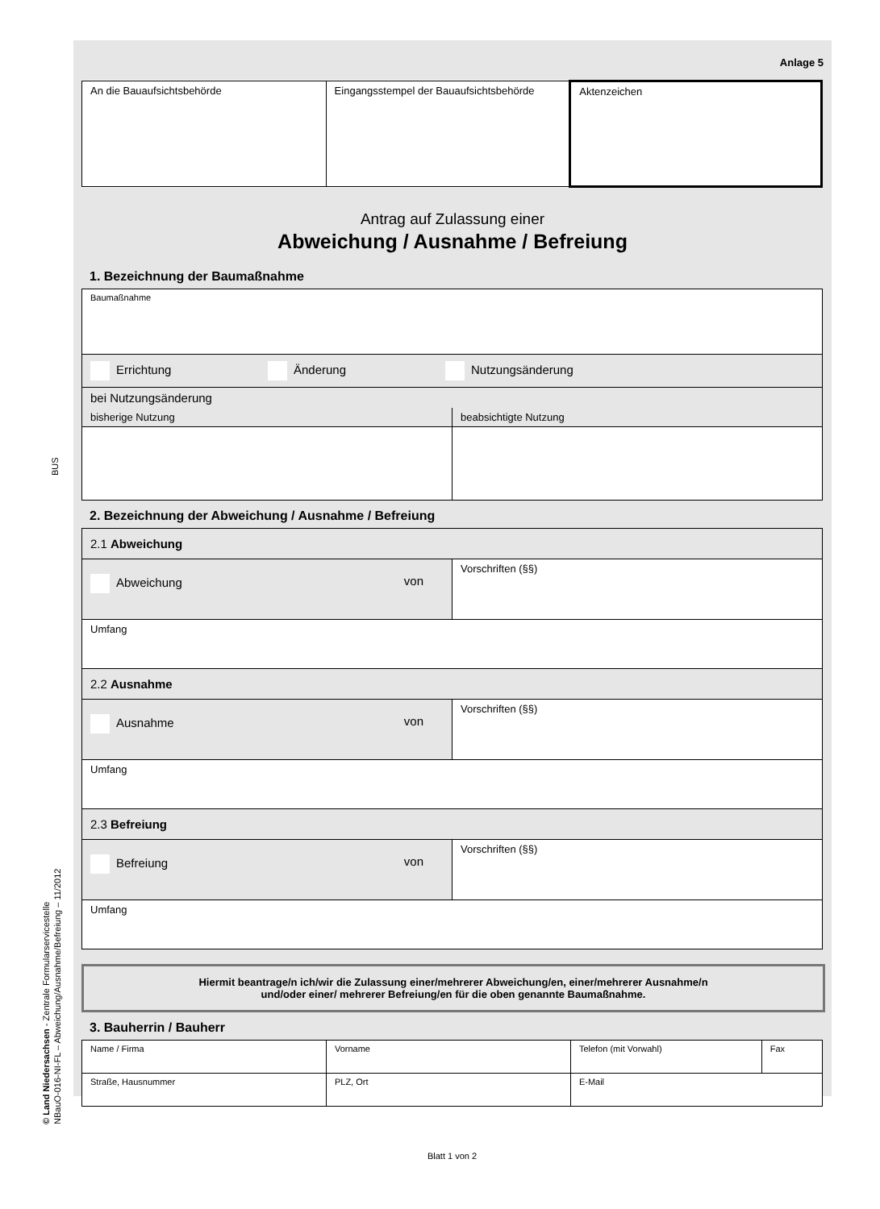BUS
© Land Niedersachsen - Zentrale Formularservicestelle
NBauO-016-NI-FL – Abweichung/Ausnahme/Befreiung – 11/2012
Anlage 5
| An die Bauaufsichtsbehörde | Eingangsstempel der Bauaufsichtsbehörde | Aktenzeichen |
Antrag auf Zulassung einer
Abweichung / Ausnahme / Befreiung
1. Bezeichnung der Baumaßnahme
| Baumaßnahme | |
| Errichtung Änderung Nutzungsänderung | |
| bei Nutzungsänderung | |
| bisherige Nutzung | beabsichtigte Nutzung |
2. Bezeichnung der Abweichung / Ausnahme / Befreiung
| 2.1 Abweichung | |
| Abweichung von | Vorschriften (§§) |
| Umfang | |
| 2.2 Ausnahme | |
| Ausnahme von | Vorschriften (§§) |
| Umfang | |
| 2.3 Befreiung | |
| Befreiung von | Vorschriften (§§) |
| Umfang | |
Hiermit beantrage/n ich/wir die Zulassung einer/mehrerer Abweichung/en, einer/mehrerer Ausnahme/n
und/oder einer/ mehrerer Befreiung/en für die oben genannte Baumaßnahme.
3. Bauherrin / Bauherr
| Name / Firma | Vorname | Telefon (mit Vorwahl) | Fax |
| Straße, Hausnummer | PLZ, Ort | E-Mail | |
Blatt 1 von 2